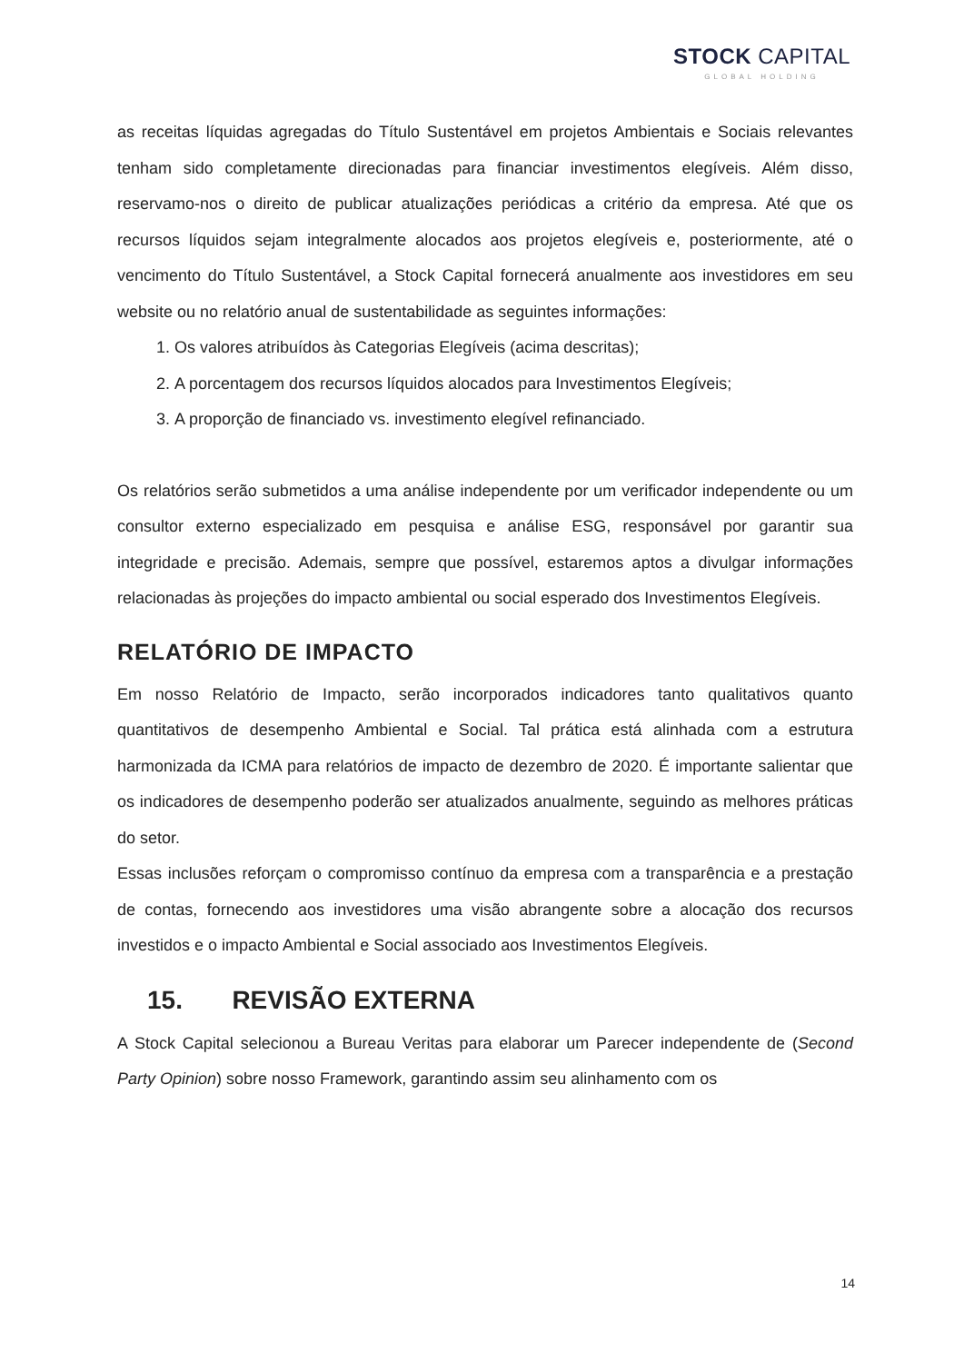STOCK CAPITAL
GLOBAL HOLDING
as receitas líquidas agregadas do Título Sustentável em projetos Ambientais e Sociais relevantes tenham sido completamente direcionadas para financiar investimentos elegíveis. Além disso, reservamo-nos o direito de publicar atualizações periódicas a critério da empresa. Até que os recursos líquidos sejam integralmente alocados aos projetos elegíveis e, posteriormente, até o vencimento do Título Sustentável, a Stock Capital fornecerá anualmente aos investidores em seu website ou no relatório anual de sustentabilidade as seguintes informações:
1. Os valores atribuídos às Categorias Elegíveis (acima descritas);
2. A porcentagem dos recursos líquidos alocados para Investimentos Elegíveis;
3. A proporção de financiado vs. investimento elegível refinanciado.
Os relatórios serão submetidos a uma análise independente por um verificador independente ou um consultor externo especializado em pesquisa e análise ESG, responsável por garantir sua integridade e precisão. Ademais, sempre que possível, estaremos aptos a divulgar informações relacionadas às projeções do impacto ambiental ou social esperado dos Investimentos Elegíveis.
RELATÓRIO DE IMPACTO
Em nosso Relatório de Impacto, serão incorporados indicadores tanto qualitativos quanto quantitativos de desempenho Ambiental e Social. Tal prática está alinhada com a estrutura harmonizada da ICMA para relatórios de impacto de dezembro de 2020. É importante salientar que os indicadores de desempenho poderão ser atualizados anualmente, seguindo as melhores práticas do setor.
Essas inclusões reforçam o compromisso contínuo da empresa com a transparência e a prestação de contas, fornecendo aos investidores uma visão abrangente sobre a alocação dos recursos investidos e o impacto Ambiental e Social associado aos Investimentos Elegíveis.
15. REVISÃO EXTERNA
A Stock Capital selecionou a Bureau Veritas para elaborar um Parecer independente de (Second Party Opinion) sobre nosso Framework, garantindo assim seu alinhamento com os
14